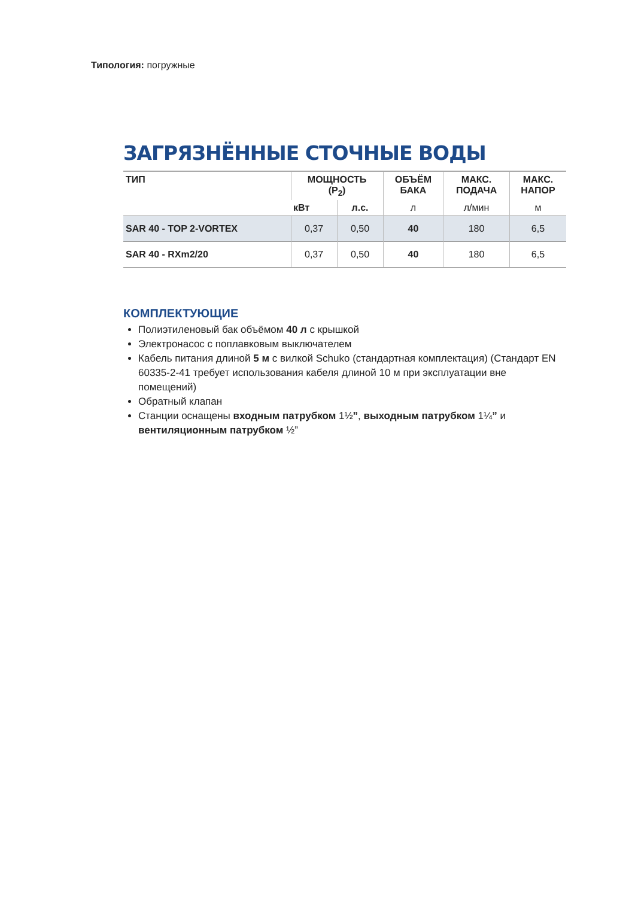Типология: погружные
ЗАГРЯЗНЁННЫЕ СТОЧНЫЕ ВОДЫ
| ТИП | МОЩНОСТЬ (P<sub>2</sub>) | | ОБЪЁМ БАКА | МАКС. ПОДАЧА | МАКС. НАПОР |
| --- | --- | --- | --- | --- | --- |
| | кВт | л.с. | л | л/мин | м |
| SAR 40 - TOP 2-VORTEX | 0,37 | 0,50 | 40 | 180 | 6,5 |
| SAR 40 - RXm2/20 | 0,37 | 0,50 | 40 | 180 | 6,5 |
КОМПЛЕКТУЮЩИЕ
Полиэтиленовый бак объёмом 40 л с крышкой
Электронасос с поплавковым выключателем
Кабель питания длиной 5 м с вилкой Schuko (стандартная комплектация) (Стандарт EN 60335-2-41 требует использования кабеля длиной 10 м при эксплуатации вне помещений)
Обратный клапан
Станции оснащены входным патрубком 1½”, выходным патрубком 1¼” и вентиляционным патрубком ½”